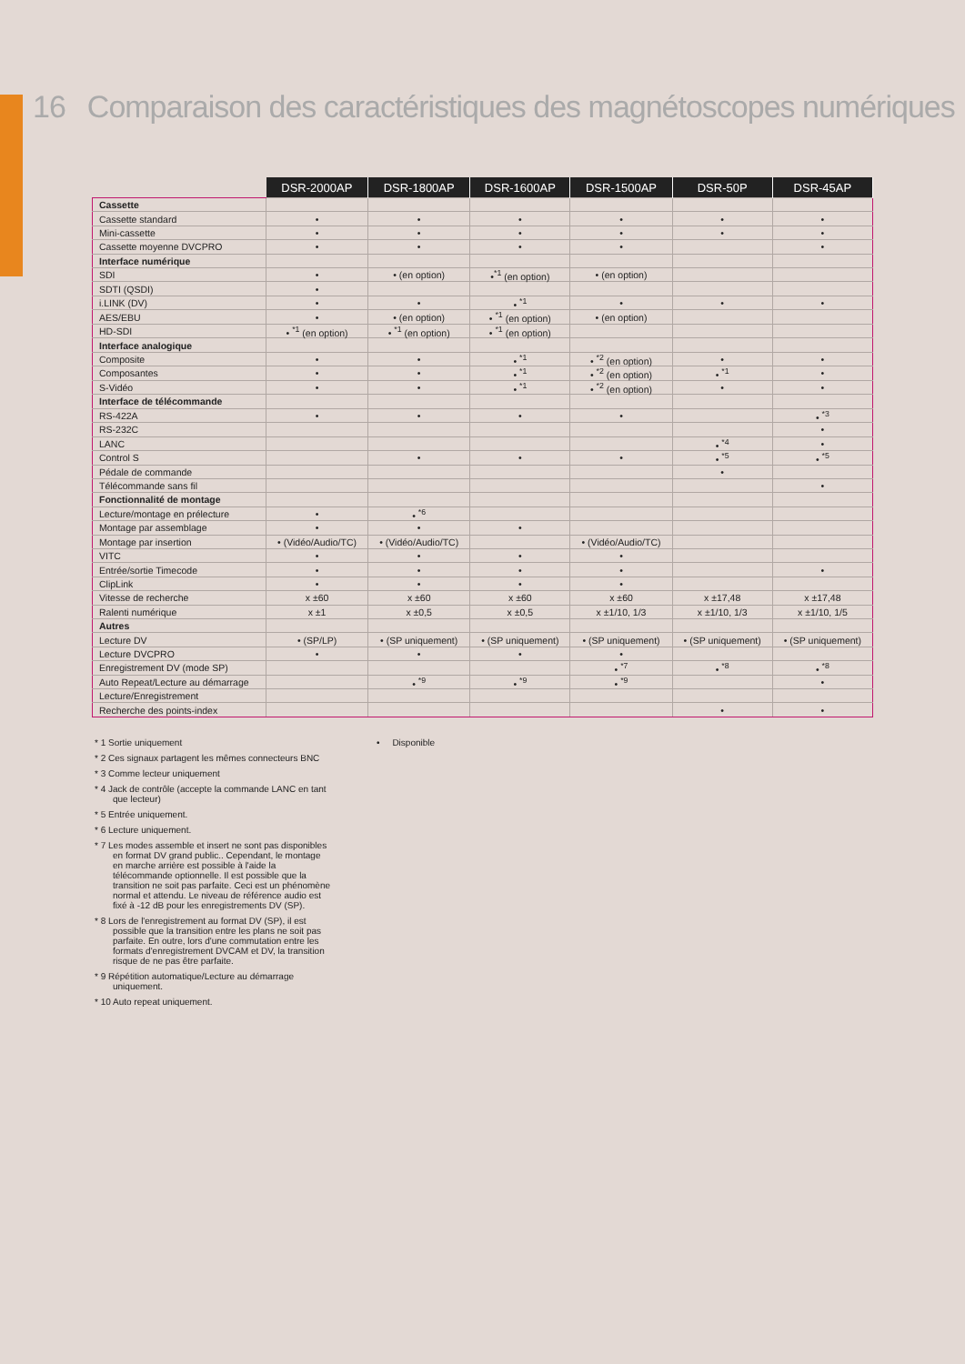16 Comparaison des caractéristiques des magnétoscopes numériques
| | DSR-2000AP | DSR-1800AP | DSR-1600AP | DSR-1500AP | DSR-50P | DSR-45AP |
| Cassette | | | | | | |
| Cassette standard | • | • | • | • | • | • |
| Mini-cassette | • | • | • | • | • | • |
| Cassette moyenne DVCPRO | • | • | • | • | | • |
| Interface numérique | | | | | | |
| SDI | • | • (en option) | •<sup>*1</sup> (en option) | • (en option) | | |
| SDTI (QSDI) | • | | | | | |
| i.LINK (DV) | • | • | • <sup>*1</sup> | • | • | • |
| AES/EBU | • | • (en option) | • <sup>*1</sup> (en option) | • (en option) | | |
| HD-SDI | • <sup>*1</sup> (en option) | • <sup>*1</sup> (en option) | • <sup>*1</sup> (en option) | | | |
| Interface analogique | | | | | | |
| Composite | • | • | • <sup>*1</sup> | • <sup>*2</sup> (en option) | • | • |
| Composantes | • | • | • <sup>*1</sup> | • <sup>*2</sup> (en option) | • <sup>*1</sup> | • |
| S-Vidéo | • | • | • <sup>*1</sup> | • <sup>*2</sup> (en option) | • | • |
| Interface de télécommande | | | | | | |
| RS-422A | • | • | • | • | | • <sup>*3</sup> |
| RS-232C | | | | | | • |
| LANC | | | | | • <sup>*4</sup> | • |
| Control S | | • | • | • | • <sup>*5</sup> | • <sup>*5</sup> |
| Pédale de commande | | | | | • | |
| Télécommande sans fil | | | | | | • |
| Fonctionnalité de montage | | | | | | |
| Lecture/montage en prélecture | • | • <sup>*6</sup> | | | | |
| Montage par assemblage | • | • | • | | | |
| Montage par insertion | • (Vidéo/Audio/TC) | • (Vidéo/Audio/TC) | | • (Vidéo/Audio/TC) | | |
| VITC | • | • | • | • | | |
| Entrée/sortie Timecode | • | • | • | • | | • |
| ClipLink | • | • | • | • | | |
| Vitesse de recherche | x ±60 | x ±60 | x ±60 | x ±60 | x ±17,48 | x ±17,48 |
| Ralenti numérique | x ±1 | x ±0,5 | x ±0,5 | x ±1/10, 1/3 | x ±1/10, 1/3 | x ±1/10, 1/5 |
| Autres | | | | | | |
| Lecture DV | • (SP/LP) | • (SP uniquement) | • (SP uniquement) | • (SP uniquement) | • (SP uniquement) | • (SP uniquement) |
| Lecture DVCPRO | • | • | • | • | | |
| Enregistrement DV (mode SP) | | | | • <sup>*7</sup> | • <sup>*8</sup> | • <sup>*8</sup> |
| Auto Repeat/Lecture au démarrage | | • <sup>*9</sup> | • <sup>*9</sup> | • <sup>*9</sup> | | • |
| Lecture/Enregistrement | | | | | | |
| Recherche des points-index | | | | | • | • |
* 1 Sortie uniquement
* 2 Ces signaux partagent les mêmes connecteurs BNC
* 3 Comme lecteur uniquement
* 4 Jack de contrôle (accepte la commande LANC en tant que lecteur)
* 5 Entrée uniquement.
* 6 Lecture uniquement.
* 7 Les modes assemble et insert ne sont pas disponibles en format DV grand public.. Cependant, le montage en marche arrière est possible à l'aide la télécommande optionnelle. Il est possible que la transition ne soit pas parfaite. Ceci est un phénomène normal et attendu. Le niveau de référence audio est fixé à -12 dB pour les enregistrements DV (SP).
* 8 Lors de l'enregistrement au format DV (SP), il est possible que la transition entre les plans ne soit pas parfaite. En outre, lors d'une commutation entre les formats d'enregistrement DVCAM et DV, la transition risque de ne pas être parfaite.
* 9 Répétition automatique/Lecture au démarrage uniquement.
* 10 Auto repeat uniquement.
• Disponible